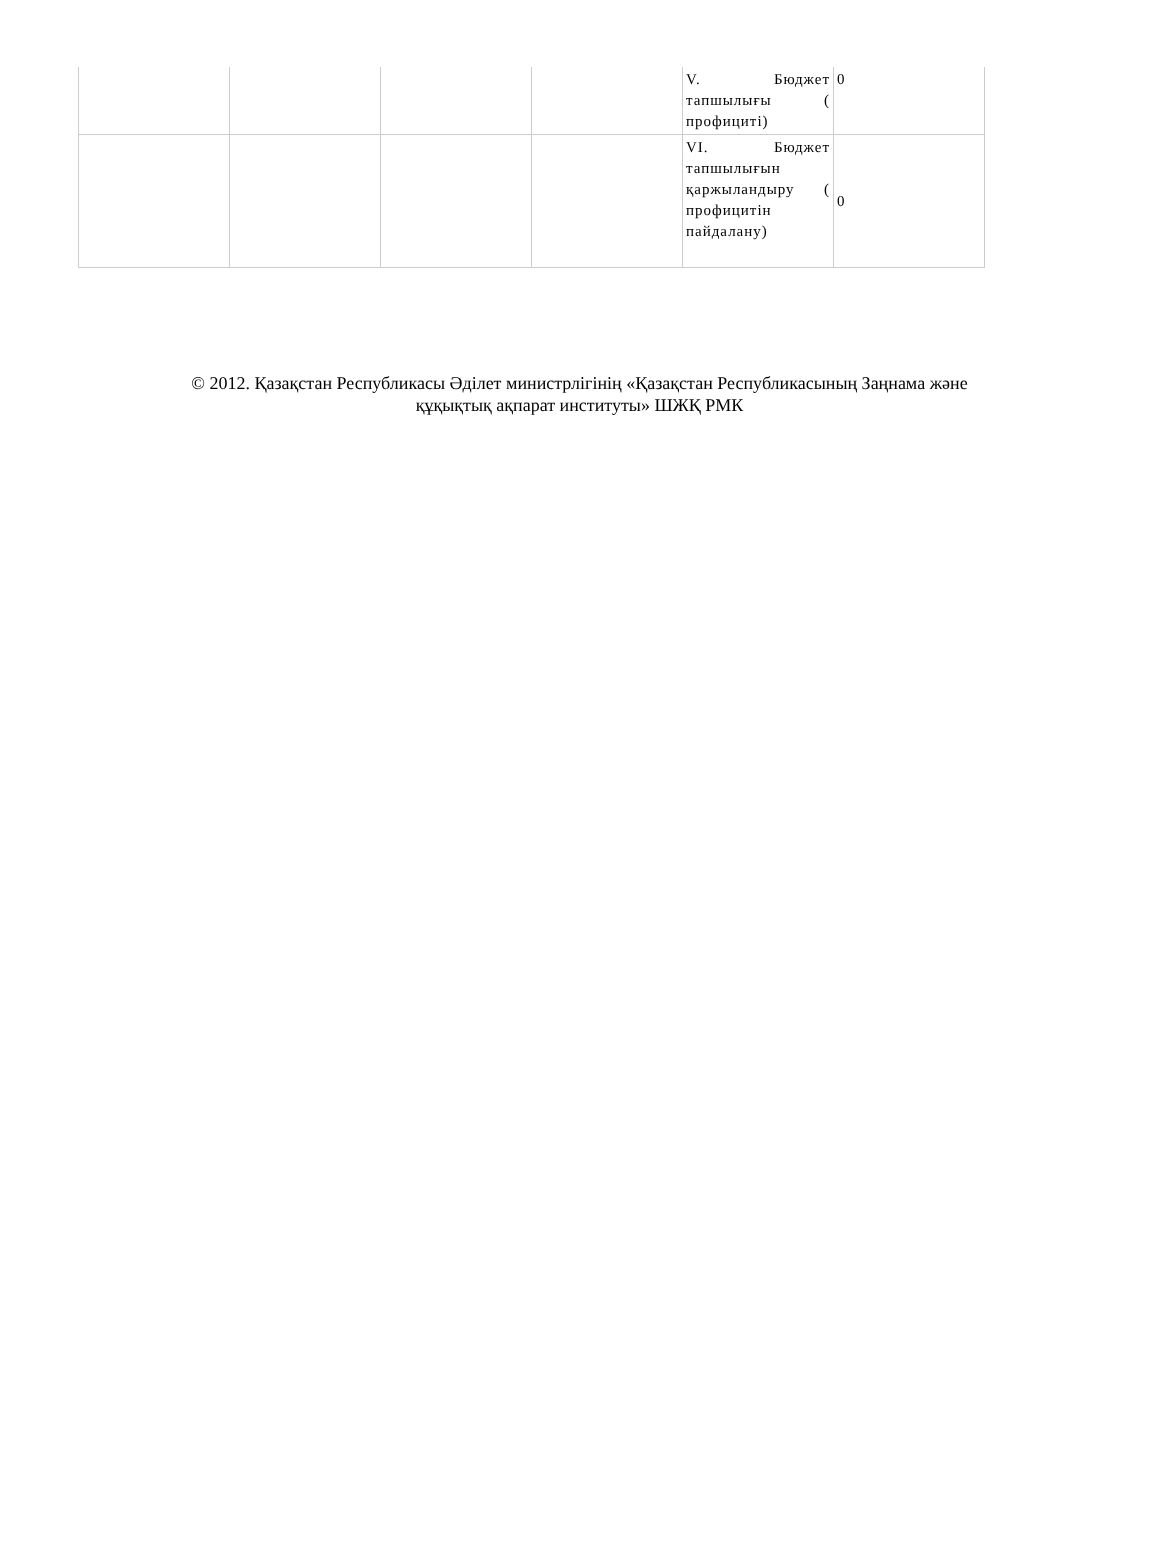| | | | | V. Бюджет тапшылығы ( профициті) | 0 |
| | | | | VI. Бюджет тапшылығын қаржыландыру ( профицитін пайдалану) | 0 |
© 2012. Қазақстан Республикасы Әділет министрлігінің «Қазақстан Республикасының Заңнама және
құқықтық ақпарат институты» ШЖҚ РМК